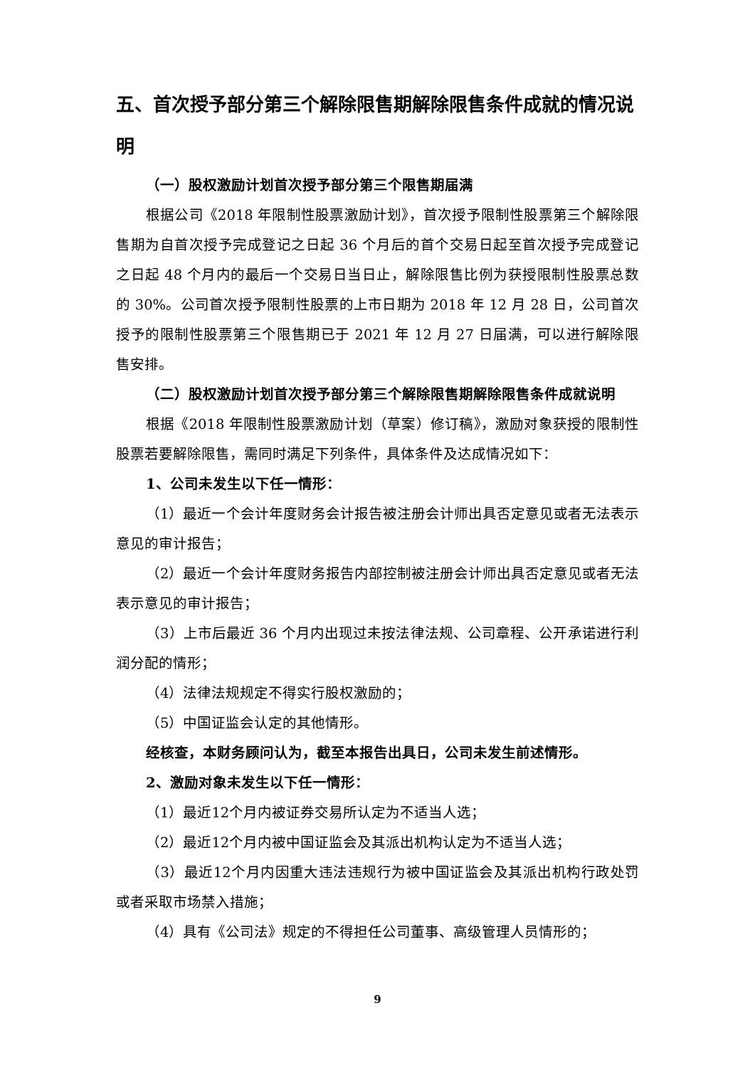五、首次授予部分第三个解除限售期解除限售条件成就的情况说明
（一）股权激励计划首次授予部分第三个限售期届满
根据公司《2018 年限制性股票激励计划》，首次授予限制性股票第三个解除限售期为自首次授予完成登记之日起 36 个月后的首个交易日起至首次授予完成登记之日起 48 个月内的最后一个交易日当日止，解除限售比例为获授限制性股票总数的 30%。公司首次授予限制性股票的上市日期为 2018 年 12 月 28 日，公司首次授予的限制性股票第三个限售期已于 2021 年 12 月 27 日届满，可以进行解除限售安排。
（二）股权激励计划首次授予部分第三个解除限售期解除限售条件成就说明
根据《2018 年限制性股票激励计划（草案）修订稿》，激励对象获授的限制性股票若要解除限售，需同时满足下列条件，具体条件及达成情况如下：
1、公司未发生以下任一情形：
（1）最近一个会计年度财务会计报告被注册会计师出具否定意见或者无法表示意见的审计报告；
（2）最近一个会计年度财务报告内部控制被注册会计师出具否定意见或者无法表示意见的审计报告；
（3）上市后最近 36 个月内出现过未按法律法规、公司章程、公开承诺进行利润分配的情形；
（4）法律法规规定不得实行股权激励的；
（5）中国证监会认定的其他情形。
经核查，本财务顾问认为，截至本报告出具日，公司未发生前述情形。
2、激励对象未发生以下任一情形：
（1）最近12个月内被证券交易所认定为不适当人选；
（2）最近12个月内被中国证监会及其派出机构认定为不适当人选；
（3）最近12个月内因重大违法违规行为被中国证监会及其派出机构行政处罚或者采取市场禁入措施；
（4）具有《公司法》规定的不得担任公司董事、高级管理人员情形的；
9